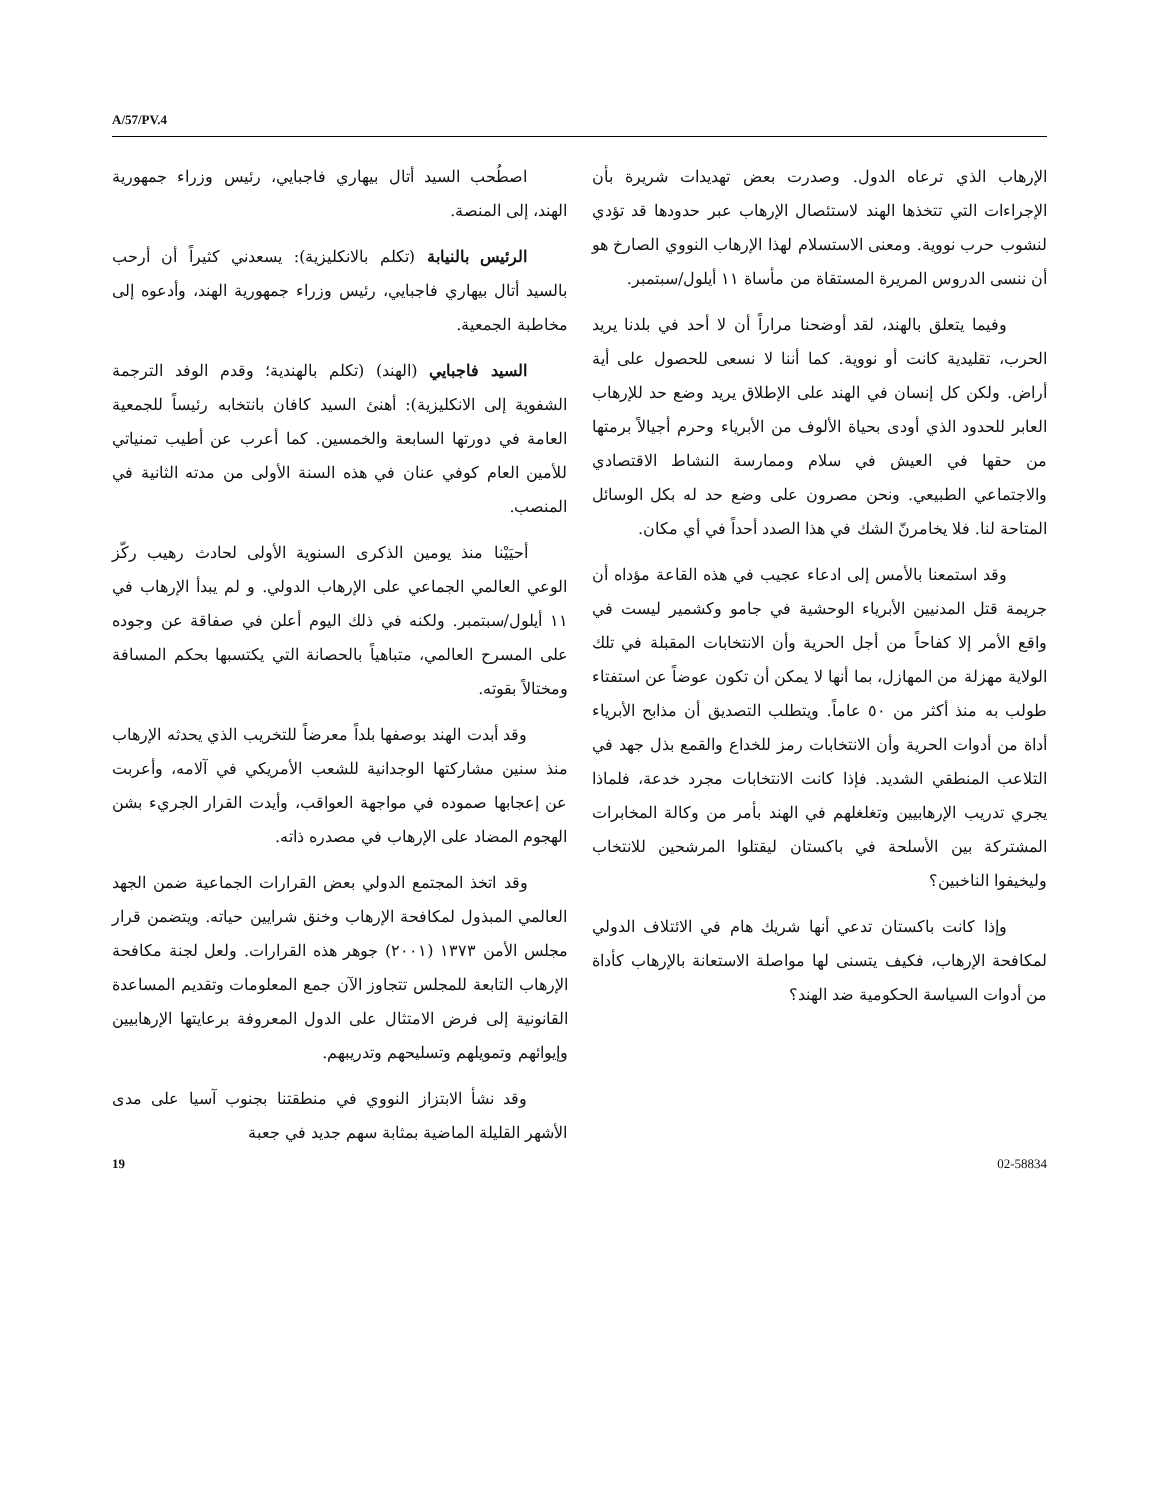A/57/PV.4
اصطُحب السيد أتال بيهاري فاجبايي، رئيس وزراء جمهورية الهند، إلى المنصة.
الرئيس بالنيابة (تكلم بالانكليزية): يسعدني كثيراً أن أرحب بالسيد أتال بيهاري فاجبايي، رئيس وزراء جمهورية الهند، وأدعوه إلى مخاطبة الجمعية.
السيد فاجبايي (الهند) (تكلم بالهندية؛ وقدم الوفد الترجمة الشفوية إلى الانكليزية): أهنئ السيد كافان بانتخابه رئيساً للجمعية العامة في دورتها السابعة والخمسين. كما أعرب عن أطيب تمنياتي للأمين العام كوفي عنان في هذه السنة الأولى من مدته الثانية في المنصب.
أحيَيْنا منذ يومين الذكرى السنوية الأولى لحادث رهيب ركّز الوعي العالمي الجماعي على الإرهاب الدولي. و لم يبدأ الإرهاب في ١١ أيلول/سبتمبر. ولكنه في ذلك اليوم أعلن في صفاقة عن وجوده على المسرح العالمي، متباهياً بالحصانة التي يكتسبها بحكم المسافة ومختالاً بقوته.
وقد أبدت الهند بوصفها بلداً معرضاً للتخريب الذي يحدثه الإرهاب منذ سنين مشاركتها الوجدانية للشعب الأمريكي في آلامه، وأعربت عن إعجابها صموده في مواجهة العواقب، وأيدت القرار الجريء بشن الهجوم المضاد على الإرهاب في مصدره ذاته.
وقد اتخذ المجتمع الدولي بعض القرارات الجماعية ضمن الجهد العالمي المبذول لمكافحة الإرهاب وخنق شرايين حياته. ويتضمن قرار مجلس الأمن ١٣٧٣ (٢٠٠١) جوهر هذه القرارات. ولعل لجنة مكافحة الإرهاب التابعة للمجلس تتجاوز الآن جمع المعلومات وتقديم المساعدة القانونية إلى فرض الامتثال على الدول المعروفة برعايتها الإرهابيين وإيوائهم وتمويلهم وتسليحهم وتدريبهم.
وقد نشأ الابتزاز النووي في منطقتنا بجنوب آسيا على مدى الأشهر القليلة الماضية بمثابة سهم جديد في جعبة
الإرهاب الذي ترعاه الدول. وصدرت بعض تهديدات شريرة بأن الإجراءات التي تتخذها الهند لاستئصال الإرهاب عبر حدودها قد تؤدي لنشوب حرب نووية. ومعنى الاستسلام لهذا الإرهاب النووي الصارخ هو أن ننسى الدروس المريرة المستقاة من مأساة ١١ أيلول/سبتمبر.
وفيما يتعلق بالهند، لقد أوضحنا مراراً أن لا أحد في بلدنا يريد الحرب، تقليدية كانت أو نووية. كما أننا لا نسعى للحصول على أية أراض. ولكن كل إنسان في الهند على الإطلاق يريد وضع حد للإرهاب العابر للحدود الذي أودى بحياة الألوف من الأبرياء وحرم أجيالاً برمتها من حقها في العيش في سلام وممارسة النشاط الاقتصادي والاجتماعي الطبيعي. ونحن مصرون على وضع حد له بكل الوسائل المتاحة لنا. فلا يخامرنّ الشك في هذا الصدد أحداً في أي مكان.
وقد استمعنا بالأمس إلى ادعاء عجيب في هذه القاعة مؤداه أن جريمة قتل المدنيين الأبرياء الوحشية في جامو وكشمير ليست في واقع الأمر إلا كفاحاً من أجل الحرية وأن الانتخابات المقبلة في تلك الولاية مهزلة من المهازل، بما أنها لا يمكن أن تكون عوضاً عن استفتاء طولب به منذ أكثر من ٥٠ عاماً. ويتطلب التصديق أن مذابح الأبرياء أداة من أدوات الحرية وأن الانتخابات رمز للخداع والقمع بذل جهد في التلاعب المنطقي الشديد. فإذا كانت الانتخابات مجرد خدعة، فلماذا يجري تدريب الإرهابيين وتغلغلهم في الهند بأمر من وكالة المخابرات المشتركة بين الأسلحة في باكستان ليقتلوا المرشحين للانتخاب وليخيفوا الناخبين؟
وإذا كانت باكستان تدعي أنها شريك هام في الائتلاف الدولي لمكافحة الإرهاب، فكيف يتسنى لها مواصلة الاستعانة بالإرهاب كأداة من أدوات السياسة الحكومية ضد الهند؟
19 02-58834